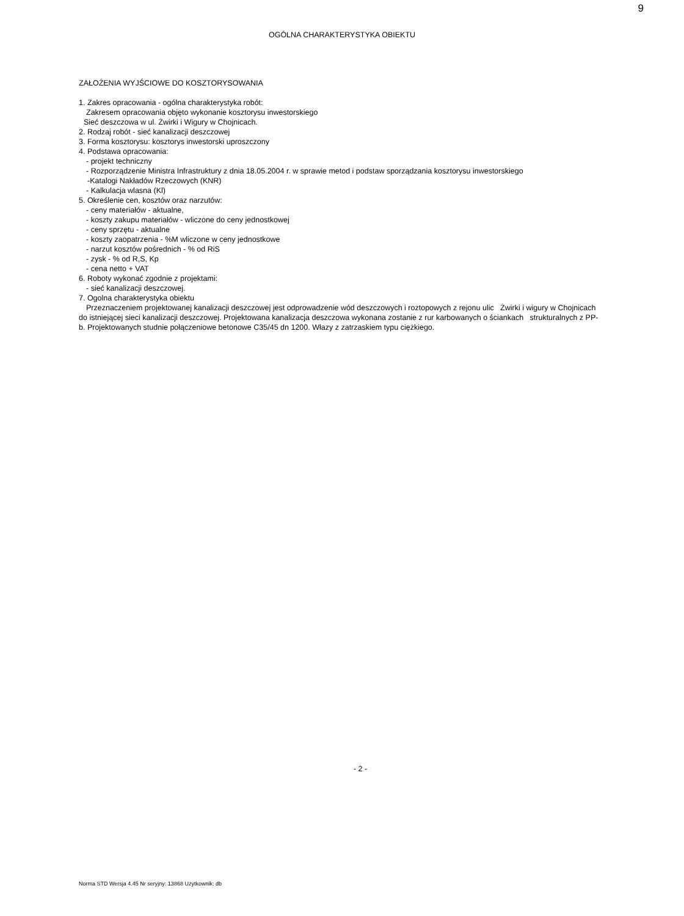9
OGÓLNA CHARAKTERYSTYKA OBIEKTU
ZAŁOŻENIA WYJŚCIOWE DO KOSZTORYSOWANIA
1. Zakres opracowania - ogólna charakterystyka robót:
Zakresem opracowania objęto wykonanie kosztorysu inwestorskiego
Sieć deszczowa w ul. Żwirki i Wigury w Chojnicach.
2. Rodzaj robót - sieć kanalizacji deszczowej
3. Forma kosztorysu: kosztorys inwestorski uproszczony
4. Podstawa opracowania:
- projekt techniczny
- Rozporządzenie Ministra Infrastruktury z dnia 18.05.2004 r. w sprawie metod i podstaw sporządzania kosztorysu inwestorskiego
-Katalogi Nakładów Rzeczowych (KNR)
- Kalkulacja wlasna (Kl)
5. Określenie cen, kosztów oraz narzutów:
- ceny materiałów - aktualne,
- koszty zakupu materiałów - wliczone do ceny jednostkowej
- ceny sprzętu - aktualne
- koszty zaopatrzenia - %M wliczone w ceny jednostkowe
- narzut kosztów pośrednich - % od RiS
- zysk - % od R,S, Kp
- cena netto + VAT
6. Roboty wykonać zgodnie z projektami:
- sieć kanalizacji deszczowej.
7. Ogolna charakterystyka obiektu
Przeznaczeniem projektowanej kanalizacji deszczowej jest odprowadzenie wód deszczowych i roztopowych z rejonu ulic Żwirki i wigury w Chojnicach do istniejącej sieci kanalizacji deszczowej. Projektowana kanalizacja deszczowa wykonana zostanie z rur karbowanych o ściankach strukturalnych z PP-b. Projektowanych studnie połączeniowe betonowe C35/45 dn 1200. Włazy z zatrzaskiem typu ciężkiego.
- 2 -
Norma STD Wersja 4.45 Nr seryjny: 13868 Użytkownik: db